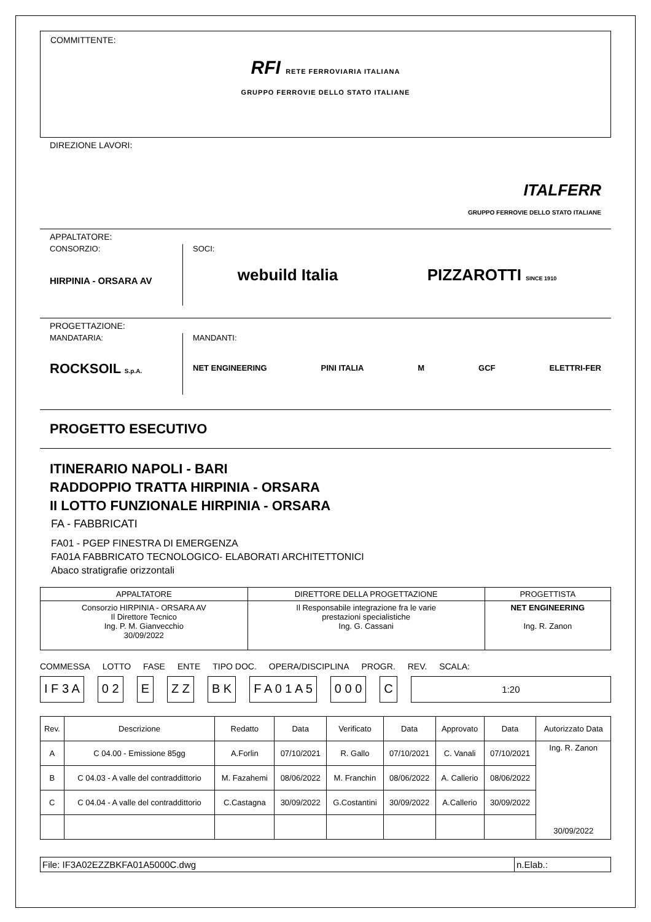COMMITTENTE:
RFI RETE FERROVIARIA ITALIANA
GRUPPO FERROVIE DELLO STATO ITALIANE
DIREZIONE LAVORI:
ITALFERR
GRUPPO FERROVIE DELLO STATO ITALIANE
APPALTATORE:
CONSORZIO:
HIRPINIA - ORSARA AV
SOCI:
webuild Italia PIZZAROTTI SINCE 1910
PROGETTAZIONE:
MANDATARIA:
ROCKSOIL S.p.A.
MANDANTI:
NET ENGINEERING PINI ITALIA M GCF ELETTRI-FER
PROGETTO ESECUTIVO
ITINERARIO NAPOLI - BARI
RADDOPPIO TRATTA HIRPINIA - ORSARA
II LOTTO FUNZIONALE HIRPINIA - ORSARA
FA - FABBRICATI
FA01 - PGEP FINESTRA DI EMERGENZA
FA01A FABBRICATO TECNOLOGICO- ELABORATI ARCHITETTONICI
Abaco stratigrafie orizzontali
| APPALTATORE | DIRETTORE DELLA PROGETTAZIONE | PROGETTISTA |
| --- | --- | --- |
| Consorzio HIRPINIA - ORSARA AV Il Direttore Tecnico Ing. P. M. Gianvecchio 30/09/2022 | Il Responsabile integrazione fra le varie prestazioni specialistiche Ing. G. Cassani | NET ENGINEERING Ing. R. Zanon |
COMMESSA LOTTO FASE ENTE TIPO DOC. OPERA/DISCIPLINA PROGR. REV. SCALA:
I F 3 A 0 2 E Z Z B K F A 0 1 A 5 0 0 0 C 1:20
| Rev. | Descrizione | Redatto | Data | Verificato | Data | Approvato | Data | Autorizzato Data |
| --- | --- | --- | --- | --- | --- | --- | --- | --- |
| A | C 04.00 - Emissione 85gg | A.Forlin | 07/10/2021 | R. Gallo | 07/10/2021 | C. Vanali | 07/10/2021 | Ing. R. Zanon 30/09/2022 |
| B | C 04.03 - A valle del contraddittorio | M. Fazahemi | 08/06/2022 | M. Franchin | 08/06/2022 | A. Callerio | 08/06/2022 | |
| C | C 04.04 - A valle del contraddittorio | C.Castagna | 30/09/2022 | G.Costantini | 30/09/2022 | A.Callerio | 30/09/2022 | |
| File: IF3A02EZZBKFA01A5000C.dwg | n.Elab.: |